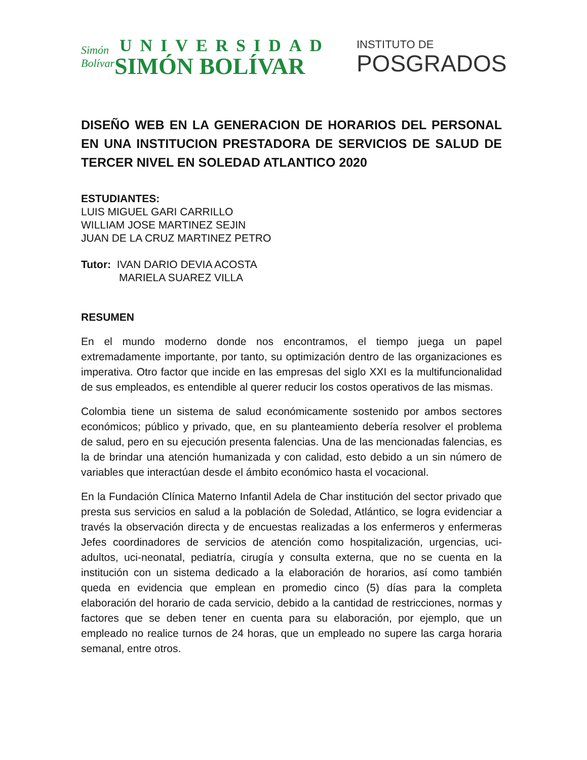Simón Bolívar
UNIVERSIDAD
SIMÓN BOLÍVAR
INSTITUTO DE
POSGRADOS
DISEÑO WEB EN LA GENERACION DE HORARIOS DEL PERSONAL EN UNA INSTITUCION PRESTADORA DE SERVICIOS DE SALUD DE TERCER NIVEL EN SOLEDAD ATLANTICO 2020
ESTUDIANTES:
LUIS MIGUEL GARI CARRILLO
WILLIAM JOSE MARTINEZ SEJIN
JUAN DE LA CRUZ MARTINEZ PETRO
Tutor: IVAN DARIO DEVIA ACOSTA
MARIELA SUAREZ VILLA
RESUMEN
En el mundo moderno donde nos encontramos, el tiempo juega un papel extremadamente importante, por tanto, su optimización dentro de las organizaciones es imperativa. Otro factor que incide en las empresas del siglo XXI es la multifuncionalidad de sus empleados, es entendible al querer reducir los costos operativos de las mismas.
Colombia tiene un sistema de salud económicamente sostenido por ambos sectores económicos; público y privado, que, en su planteamiento debería resolver el problema de salud, pero en su ejecución presenta falencias. Una de las mencionadas falencias, es la de brindar una atención humanizada y con calidad, esto debido a un sin número de variables que interactúan desde el ámbito económico hasta el vocacional.
En la Fundación Clínica Materno Infantil Adela de Char institución del sector privado que presta sus servicios en salud a la población de Soledad, Atlántico, se logra evidenciar a través la observación directa y de encuestas realizadas a los enfermeros y enfermeras Jefes coordinadores de servicios de atención como hospitalización, urgencias, uci-adultos, uci-neonatal, pediatría, cirugía y consulta externa, que no se cuenta en la institución con un sistema dedicado a la elaboración de horarios, así como también queda en evidencia que emplean en promedio cinco (5) días para la completa elaboración del horario de cada servicio, debido a la cantidad de restricciones, normas y factores que se deben tener en cuenta para su elaboración, por ejemplo, que un empleado no realice turnos de 24 horas, que un empleado no supere las carga horaria semanal, entre otros.